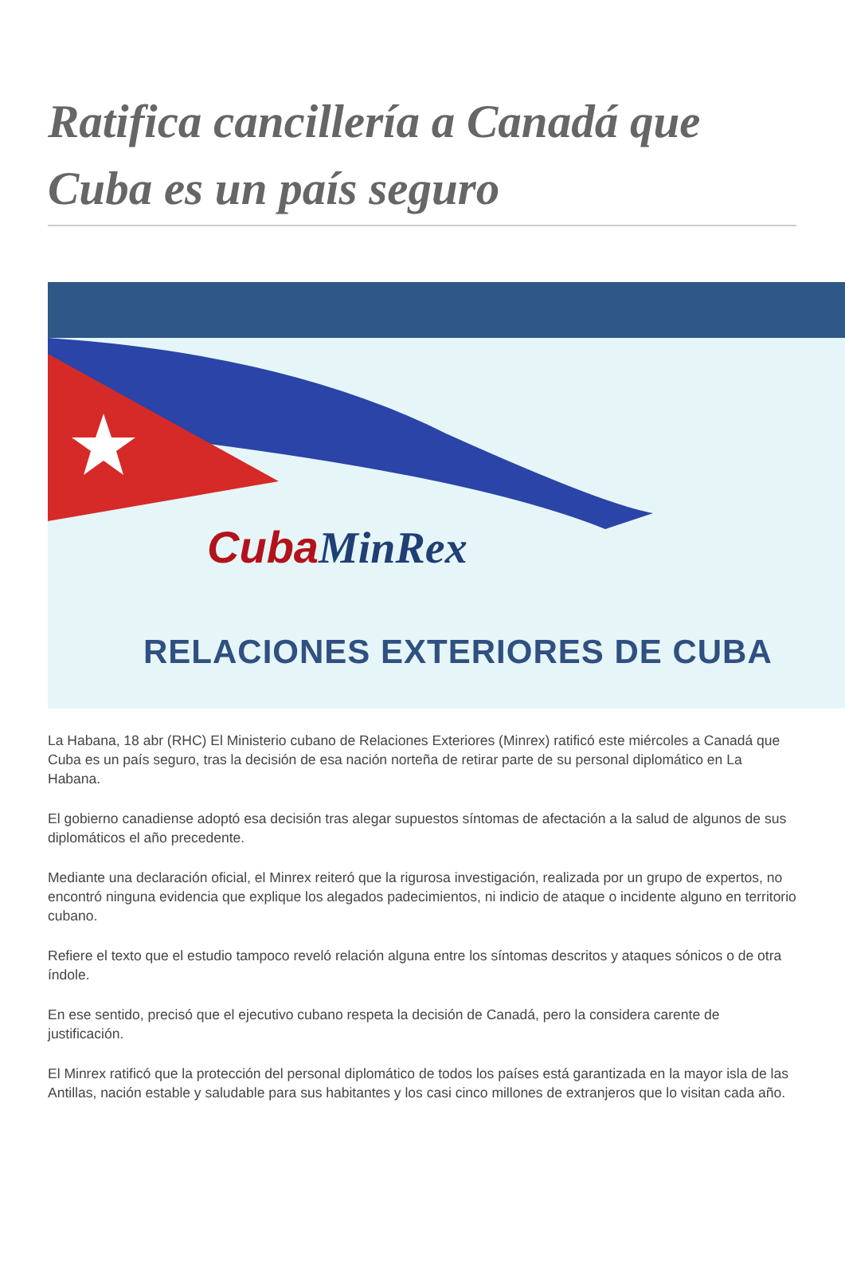Ratifica cancillería a Canadá que Cuba es un país seguro
CubaMinRex
RELACIONES EXTERIORES DE CUBA
La Habana, 18 abr (RHC) El Ministerio cubano de Relaciones Exteriores (Minrex) ratificó este miércoles a Canadá que Cuba es un país seguro, tras la decisión de esa nación norteña de retirar parte de su personal diplomático en La Habana.
El gobierno canadiense adoptó esa decisión tras alegar supuestos síntomas de afectación a la salud de algunos de sus diplomáticos el año precedente.
Mediante una declaración oficial, el Minrex reiteró que la rigurosa investigación, realizada por un grupo de expertos, no encontró ninguna evidencia que explique los alegados padecimientos, ni indicio de ataque o incidente alguno en territorio cubano.
Refiere el texto que el estudio tampoco reveló relación alguna entre los síntomas descritos y ataques sónicos o de otra índole.
En ese sentido, precisó que el ejecutivo cubano respeta la decisión de Canadá, pero la considera carente de justificación.
El Minrex ratificó que la protección del personal diplomático de todos los países está garantizada en la mayor isla de las Antillas, nación estable y saludable para sus habitantes y los casi cinco millones de extranjeros que lo visitan cada año.